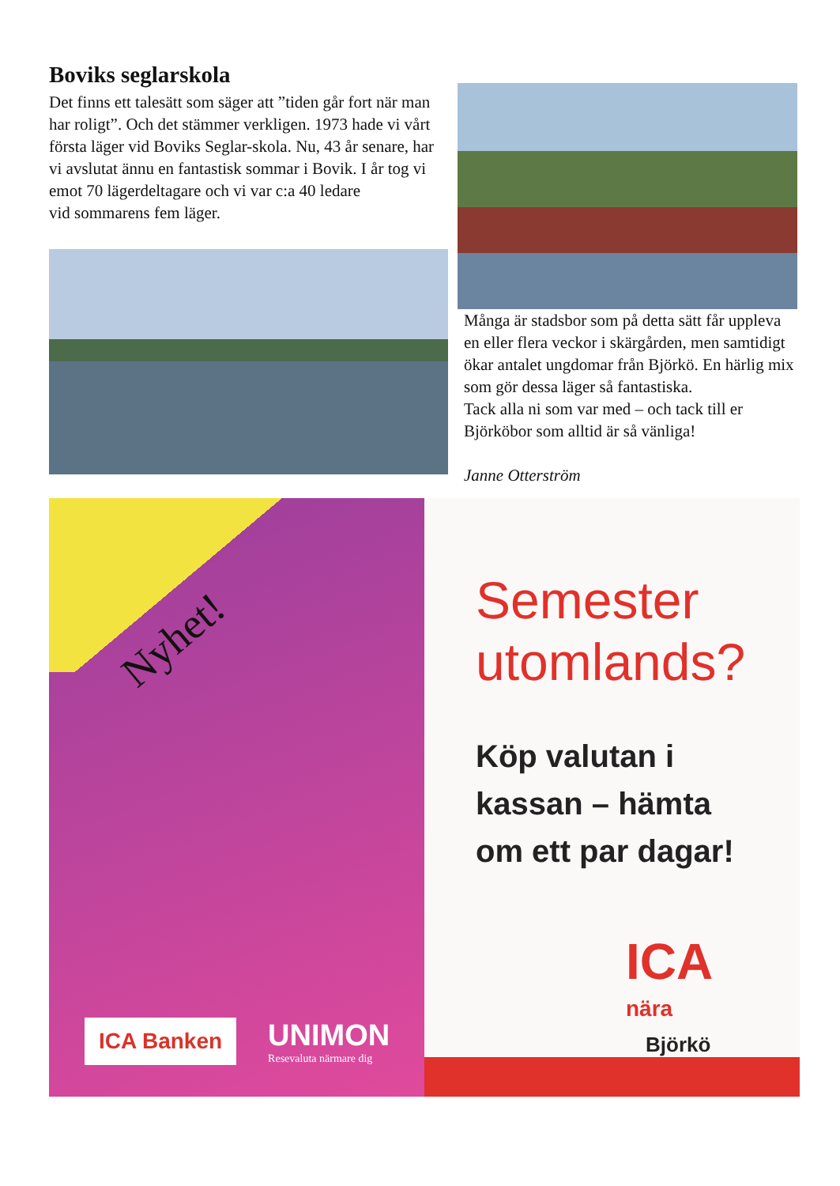Boviks seglarskola
Det finns ett talesätt som säger att ”tiden går fort när man har roligt”. Och det stämmer verkligen. 1973 hade vi vårt första läger vid Boviks Seglar-skola. Nu, 43 år senare, har vi avslutat ännu en fantastisk sommar i Bovik. I år tog vi emot 70 lägerdeltagare och vi var c:a 40 ledare
vid sommarens fem läger.
Många är stadsbor som på detta sätt får uppleva en eller flera veckor i skärgården, men samtidigt ökar antalet ungdomar från Björkö. En härlig mix som gör dessa läger så fantastiska.
Tack alla ni som var med – och tack till er Björköbor som alltid är så vänliga!
Janne Otterström
Nyhet!
ICA Banken
UNIMON
Resevaluta närmare dig
Semester
utomlands?
Köp valutan i
kassan – hämta
om ett par dagar!
ICA
nära
Björkö